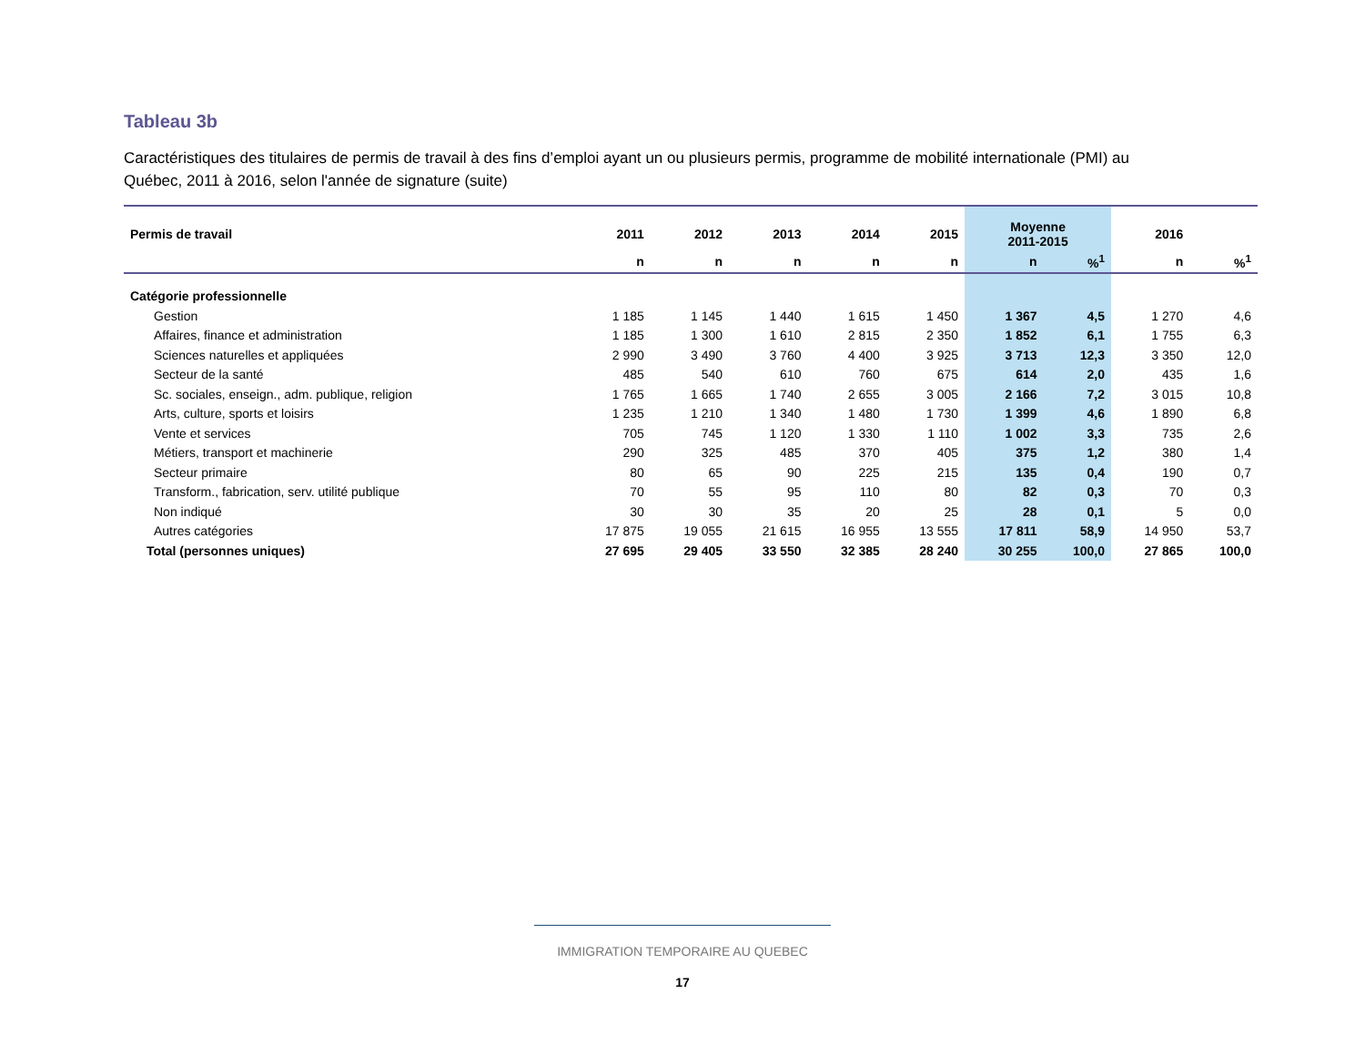Tableau 3b
Caractéristiques des titulaires de permis de travail à des fins d’emploi ayant un ou plusieurs permis, programme de mobilité internationale (PMI) au Québec, 2011 à 2016, selon l'année de signature (suite)
| Permis de travail | 2011 | 2012 | 2013 | 2014 | 2015 | Moyenne 2011-2015 | | 2016 | |
| --- | --- | --- | --- | --- | --- | --- | --- | --- | --- |
| | n | n | n | n | n | n | %<sup>1</sup> | n | %<sup>1</sup> |
| Catégorie professionnelle | | | | | | | | | |
| Gestion | 1 185 | 1 145 | 1 440 | 1 615 | 1 450 | 1 367 | 4,5 | 1 270 | 4,6 |
| Affaires, finance et administration | 1 185 | 1 300 | 1 610 | 2 815 | 2 350 | 1 852 | 6,1 | 1 755 | 6,3 |
| Sciences naturelles et appliquées | 2 990 | 3 490 | 3 760 | 4 400 | 3 925 | 3 713 | 12,3 | 3 350 | 12,0 |
| Secteur de la santé | 485 | 540 | 610 | 760 | 675 | 614 | 2,0 | 435 | 1,6 |
| Sc. sociales, enseign., adm. publique, religion | 1 765 | 1 665 | 1 740 | 2 655 | 3 005 | 2 166 | 7,2 | 3 015 | 10,8 |
| Arts, culture, sports et loisirs | 1 235 | 1 210 | 1 340 | 1 480 | 1 730 | 1 399 | 4,6 | 1 890 | 6,8 |
| Vente et services | 705 | 745 | 1 120 | 1 330 | 1 110 | 1 002 | 3,3 | 735 | 2,6 |
| Métiers, transport et machinerie | 290 | 325 | 485 | 370 | 405 | 375 | 1,2 | 380 | 1,4 |
| Secteur primaire | 80 | 65 | 90 | 225 | 215 | 135 | 0,4 | 190 | 0,7 |
| Transform., fabrication, serv. utilité publique | 70 | 55 | 95 | 110 | 80 | 82 | 0,3 | 70 | 0,3 |
| Non indiqué | 30 | 30 | 35 | 20 | 25 | 28 | 0,1 | 5 | 0,0 |
| Autres catégories | 17 875 | 19 055 | 21 615 | 16 955 | 13 555 | 17 811 | 58,9 | 14 950 | 53,7 |
| Total (personnes uniques) | 27 695 | 29 405 | 33 550 | 32 385 | 28 240 | 30 255 | 100,0 | 27 865 | 100,0 |
IMMIGRATION TEMPORAIRE AU QUEBEC
17